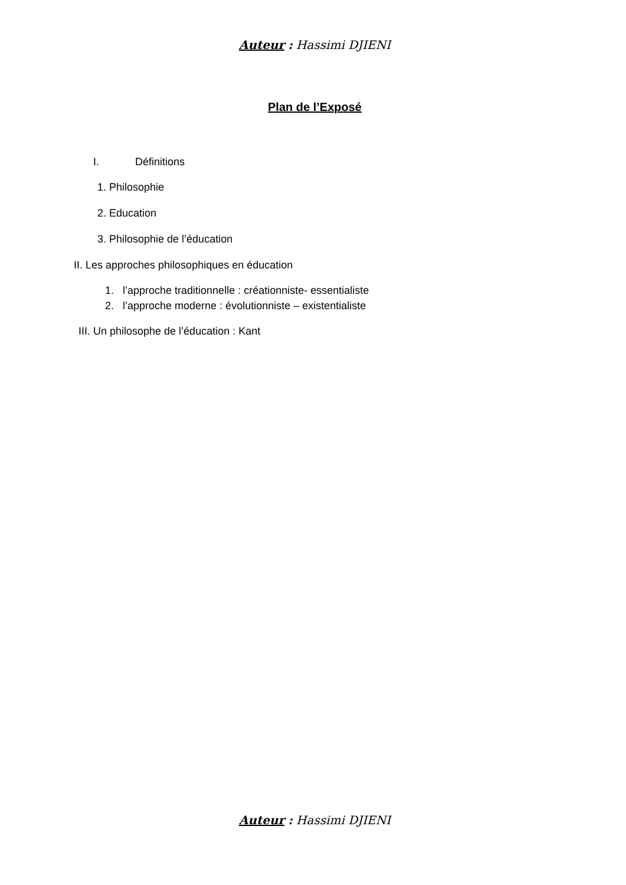Auteur : Hassimi DJIENI
Plan de l’Exposé
I. Définitions
1. Philosophie
2. Education
3. Philosophie de l’éducation
II. Les approches philosophiques en éducation
1. l’approche traditionnelle : créationniste- essentialiste
2. l’approche moderne : évolutionniste – existentialiste
III. Un philosophe de l’éducation : Kant
Auteur : Hassimi DJIENI